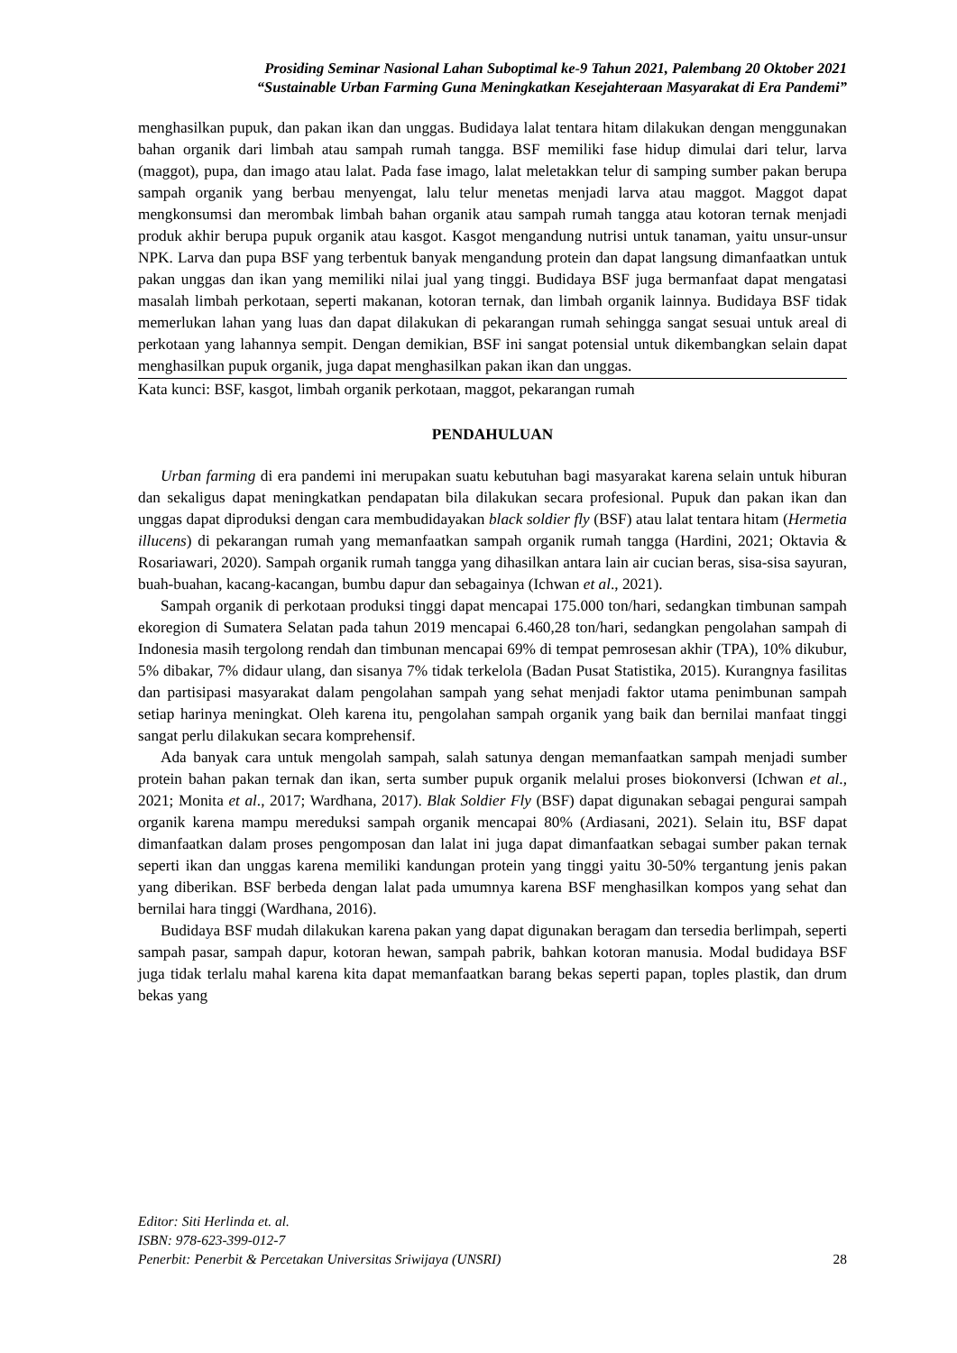Prosiding Seminar Nasional Lahan Suboptimal ke-9 Tahun 2021, Palembang 20 Oktober 2021
“Sustainable Urban Farming Guna Meningkatkan Kesejahteraan Masyarakat di Era Pandemi”
menghasilkan pupuk, dan pakan ikan dan unggas. Budidaya lalat tentara hitam dilakukan dengan menggunakan bahan organik dari limbah atau sampah rumah tangga. BSF memiliki fase hidup dimulai dari telur, larva (maggot), pupa, dan imago atau lalat. Pada fase imago, lalat meletakkan telur di samping sumber pakan berupa sampah organik yang berbau menyengat, lalu telur menetas menjadi larva atau maggot. Maggot dapat mengkonsumsi dan merombak limbah bahan organik atau sampah rumah tangga atau kotoran ternak menjadi produk akhir berupa pupuk organik atau kasgot. Kasgot mengandung nutrisi untuk tanaman, yaitu unsur-unsur NPK. Larva dan pupa BSF yang terbentuk banyak mengandung protein dan dapat langsung dimanfaatkan untuk pakan unggas dan ikan yang memiliki nilai jual yang tinggi. Budidaya BSF juga bermanfaat dapat mengatasi masalah limbah perkotaan, seperti makanan, kotoran ternak, dan limbah organik lainnya. Budidaya BSF tidak memerlukan lahan yang luas dan dapat dilakukan di pekarangan rumah sehingga sangat sesuai untuk areal di perkotaan yang lahannya sempit. Dengan demikian, BSF ini sangat potensial untuk dikembangkan selain dapat menghasilkan pupuk organik, juga dapat menghasilkan pakan ikan dan unggas.
Kata kunci: BSF, kasgot, limbah organik perkotaan, maggot, pekarangan rumah
PENDAHULUAN
Urban farming di era pandemi ini merupakan suatu kebutuhan bagi masyarakat karena selain untuk hiburan dan sekaligus dapat meningkatkan pendapatan bila dilakukan secara profesional. Pupuk dan pakan ikan dan unggas dapat diproduksi dengan cara membudidayakan black soldier fly (BSF) atau lalat tentara hitam (Hermetia illucens) di pekarangan rumah yang memanfaatkan sampah organik rumah tangga (Hardini, 2021; Oktavia & Rosariawari, 2020). Sampah organik rumah tangga yang dihasilkan antara lain air cucian beras, sisa-sisa sayuran, buah-buahan, kacang-kacangan, bumbu dapur dan sebagainya (Ichwan et al., 2021).
Sampah organik di perkotaan produksi tinggi dapat mencapai 175.000 ton/hari, sedangkan timbunan sampah ekoregion di Sumatera Selatan pada tahun 2019 mencapai 6.460,28 ton/hari, sedangkan pengolahan sampah di Indonesia masih tergolong rendah dan timbunan mencapai 69% di tempat pemrosesan akhir (TPA), 10% dikubur, 5% dibakar, 7% didaur ulang, dan sisanya 7% tidak terkelola (Badan Pusat Statistika, 2015). Kurangnya fasilitas dan partisipasi masyarakat dalam pengolahan sampah yang sehat menjadi faktor utama penimbunan sampah setiap harinya meningkat. Oleh karena itu, pengolahan sampah organik yang baik dan bernilai manfaat tinggi sangat perlu dilakukan secara komprehensif.
Ada banyak cara untuk mengolah sampah, salah satunya dengan memanfaatkan sampah menjadi sumber protein bahan pakan ternak dan ikan, serta sumber pupuk organik melalui proses biokonversi (Ichwan et al., 2021; Monita et al., 2017; Wardhana, 2017). Blak Soldier Fly (BSF) dapat digunakan sebagai pengurai sampah organik karena mampu mereduksi sampah organik mencapai 80% (Ardiasani, 2021). Selain itu, BSF dapat dimanfaatkan dalam proses pengomposan dan lalat ini juga dapat dimanfaatkan sebagai sumber pakan ternak seperti ikan dan unggas karena memiliki kandungan protein yang tinggi yaitu 30-50% tergantung jenis pakan yang diberikan. BSF berbeda dengan lalat pada umumnya karena BSF menghasilkan kompos yang sehat dan bernilai hara tinggi (Wardhana, 2016).
Budidaya BSF mudah dilakukan karena pakan yang dapat digunakan beragam dan tersedia berlimpah, seperti sampah pasar, sampah dapur, kotoran hewan, sampah pabrik, bahkan kotoran manusia. Modal budidaya BSF juga tidak terlalu mahal karena kita dapat memanfaatkan barang bekas seperti papan, toples plastik, dan drum bekas yang
Editor: Siti Herlinda et. al.
ISBN: 978-623-399-012-7
Penerbit: Penerbit & Percetakan Universitas Sriwijaya (UNSRI) 28